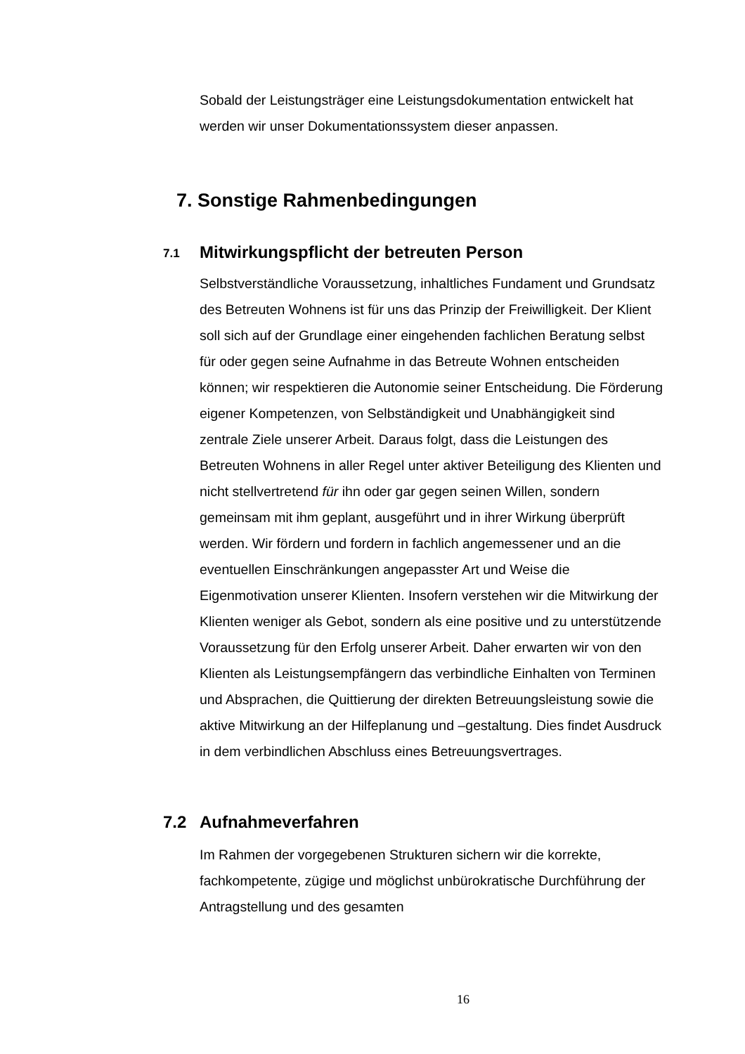Sobald der Leistungsträger eine Leistungsdokumentation entwickelt hat werden wir unser Dokumentationssystem dieser anpassen.
7. Sonstige Rahmenbedingungen
7.1 Mitwirkungspflicht der betreuten Person
Selbstverständliche Voraussetzung, inhaltliches Fundament und Grundsatz des Betreuten Wohnens ist für uns das Prinzip der Freiwilligkeit. Der Klient soll sich auf der Grundlage einer eingehenden fachlichen Beratung selbst für oder gegen seine Aufnahme in das Betreute Wohnen entscheiden können; wir respektieren die Autonomie seiner Entscheidung. Die Förderung eigener Kompetenzen, von Selbständigkeit und Unabhängigkeit sind zentrale Ziele unserer Arbeit. Daraus folgt, dass die Leistungen des Betreuten Wohnens in aller Regel unter aktiver Beteiligung des Klienten und nicht stellvertretend für ihn oder gar gegen seinen Willen, sondern gemeinsam mit ihm geplant, ausgeführt und in ihrer Wirkung überprüft werden. Wir fördern und fordern in fachlich angemessener und an die eventuellen Einschränkungen angepasster Art und Weise die Eigenmotivation unserer Klienten. Insofern verstehen wir die Mitwirkung der Klienten weniger als Gebot, sondern als eine positive und zu unterstützende Voraussetzung für den Erfolg unserer Arbeit. Daher erwarten wir von den Klienten als Leistungsempfängern das verbindliche Einhalten von Terminen und Absprachen, die Quittierung der direkten Betreuungsleistung sowie die aktive Mitwirkung an der Hilfeplanung und –gestaltung. Dies findet Ausdruck in dem verbindlichen Abschluss eines Betreuungsvertrages.
7.2 Aufnahmeverfahren
Im Rahmen der vorgegebenen Strukturen sichern wir die korrekte, fachkompetente, zügige und möglichst unbürokratische Durchführung der Antragstellung und des gesamten
16